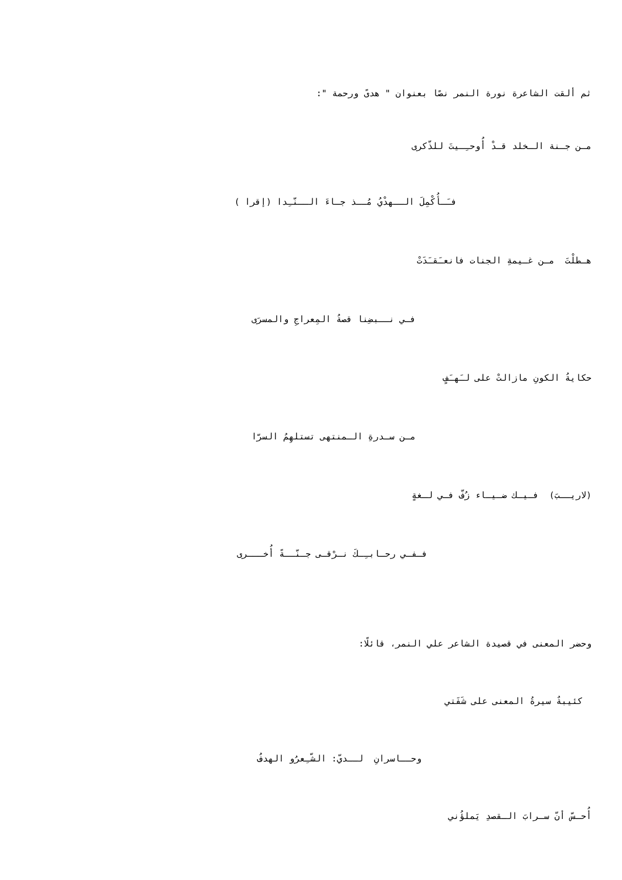ثم ألقت الشاعرة نورة النمر نصًا بعنوان " هدىً ورحمة ":
مـن جـنة الـخلد قـدْ أُوحـِـيتَ للذّكرى
فـَـأُكْمِلَ الــهدْيُ مُــذ جـاءَ الــنّـِدا (إقرا )
هـطلْتَ مـن غـيمةِ الجنات فانعـَقـَدَتْ
فـي نــبضِنا قصةُ المِعراجِ والمسرَى
حكايةُ الكونِ مازالتْ على لـَهـَفٍ
مـن سـدرةِ الـمنتهى تستلهِمُ السرّا
(لاريــبَ) فـيـك ضـيـاء زُفّ فـي لـغةٍ
فـفـي رحـابـِـكَ نـرْقـى جـنّــةً أُخـــرى
وحضر المعنى في قصيدة الشاعر علي النمر، قائلًا:
كئيبةٌ سيرةُ المعنى على شَفَتي
وحــاسرانِ لــديّ: الشّـِعرُو الهدفُ
أُحـسّ أنّ سـرابَ الـقصدِ يَملؤُني